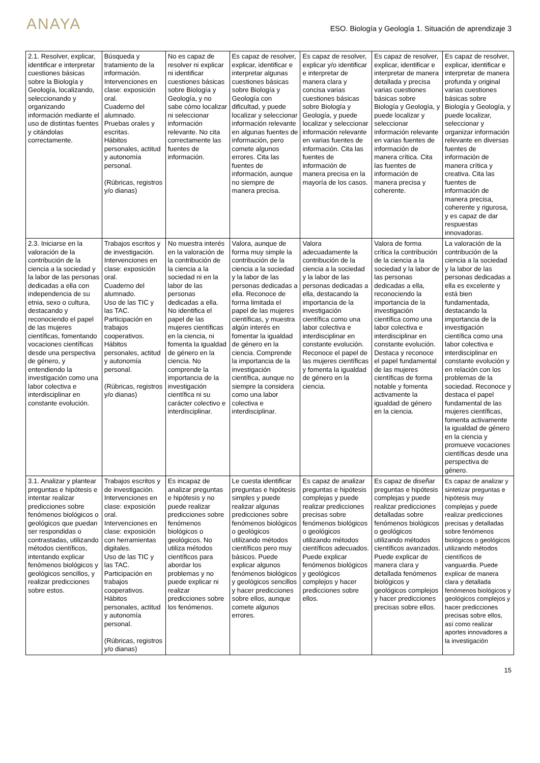ANAYA
ESO. Biología y Geología 1. Situación de aprendizaje 3
| 2.1. Resolver, explicar, identificar e interpretar cuestiones básicas sobre la Biología y Geología, localizando, seleccionando y organizando información mediante el uso de distintas fuentes y citándolas correctamente. | Búsqueda y tratamiento de la información. Intervenciones en clase: exposición oral. Cuaderno del alumnado. Pruebas orales y escritas. Hábitos personales, actitud y autonomía personal. (Rúbricas, registros y/o dianas) | No es capaz de resolver ni explicar ni identificar cuestiones básicas sobre Biología y Geología, y no sabe cómo localizar ni seleccionar información relevante. No cita correctamente las fuentes de información. | Es capaz de resolver, explicar, identificar e interpretar algunas cuestiones básicas sobre Biología y Geología con dificultad, y puede localizar y seleccionar información relevante en algunas fuentes de información, pero comete algunos errores. Cita las fuentes de información, aunque no siempre de manera precisa. | Es capaz de resolver, explicar y/o identificar e interpretar de manera clara y concisa varias cuestiones básicas sobre Biología y Geología, y puede localizar y seleccionar información relevante en varias fuentes de información. Cita las fuentes de información de manera precisa en la mayoría de los casos. | Es capaz de resolver, explicar, identificar e interpretar de manera detallada y precisa varias cuestiones básicas sobre Biología y Geología, y puede localizar y seleccionar información relevante en varias fuentes de información de manera crítica. Cita las fuentes de información de manera precisa y coherente. | Es capaz de resolver, explicar, identificar e interpretar de manera profunda y original varias cuestiones básicas sobre Biología y Geología, y puede localizar, seleccionar y organizar información relevante en diversas fuentes de información de manera crítica y creativa. Cita las fuentes de información de manera precisa, coherente y rigurosa, y es capaz de dar respuestas innovadoras. |
| 2.3. Iniciarse en la valoración de la contribución de la ciencia a la sociedad y la labor de las personas dedicadas a ella con independencia de su etnia, sexo o cultura, destacando y reconociendo el papel de las mujeres científicas, fomentando vocaciones científicas desde una perspectiva de género, y entendiendo la investigación como una labor colectiva e interdisciplinar en constante evolución. | Trabajos escritos y de investigación. Intervenciones en clase: exposición oral. Cuaderno del alumnado. Uso de las TIC y las TAC. Participación en trabajos cooperativos. Hábitos personales, actitud y autonomía personal. (Rúbricas, registros y/o dianas) | No muestra interés en la valoración de la contribución de la ciencia a la sociedad ni en la labor de las personas dedicadas a ella. No identifica el papel de las mujeres científicas en la ciencia, ni fomenta la igualdad de género en la ciencia. No comprende la importancia de la investigación científica ni su carácter colectivo e interdisciplinar. | Valora, aunque de forma muy simple la contribución de la ciencia a la sociedad y la labor de las personas dedicadas a ella. Reconoce de forma limitada el papel de las mujeres científicas, y muestra algún interés en fomentar la igualdad de género en la ciencia. Comprende la importancia de la investigación científica, aunque no siempre la considera como una labor colectiva e interdisciplinar. | Valora adecuadamente la contribución de la ciencia a la sociedad y la labor de las personas dedicadas a ella, destacando la importancia de la investigación científica como una labor colectiva e interdisciplinar en constante evolución. Reconoce el papel de las mujeres científicas y fomenta la igualdad de género en la ciencia. | Valora de forma crítica la contribución de la ciencia a la sociedad y la labor de las personas dedicadas a ella, reconociendo la importancia de la investigación científica como una labor colectiva e interdisciplinar en constante evolución. Destaca y reconoce el papel fundamental de las mujeres científicas de forma notable y fomenta activamente la igualdad de género en la ciencia. | La valoración de la contribución de la ciencia a la sociedad y la labor de las personas dedicadas a ella es excelente y está bien fundamentada, destacando la importancia de la investigación científica como una labor colectiva e interdisciplinar en constante evolución y en relación con los problemas de la sociedad. Reconoce y destaca el papel fundamental de las mujeres científicas, fomenta activamente la igualdad de género en la ciencia y promueve vocaciones científicas desde una perspectiva de género. |
| 3.1. Analizar y plantear preguntas e hipótesis e intentar realizar predicciones sobre fenómenos biológicos o geológicos que puedan ser respondidas o contrastadas, utilizando métodos científicos, intentando explicar fenómenos biológicos y geológicos sencillos, y realizar predicciones sobre estos. | Trabajos escritos y de investigación. Intervenciones en clase: exposición oral. Intervenciones en clase: exposición con herramientas digitales. Uso de las TIC y las TAC. Participación en trabajos cooperativos. Hábitos personales, actitud y autonomía personal. (Rúbricas, registros y/o dianas) | Es incapaz de analizar preguntas e hipótesis y no puede realizar predicciones sobre fenómenos biológicos o geológicos. No utiliza métodos científicos para abordar los problemas y no puede explicar ni realizar predicciones sobre los fenómenos. | Le cuesta identificar preguntas e hipótesis simples y puede realizar algunas predicciones sobre fenómenos biológicos o geológicos utilizando métodos científicos pero muy básicos. Puede explicar algunos fenómenos biológicos y geológicos sencillos y hacer predicciones sobre ellos, aunque comete algunos errores. | Es capaz de analizar preguntas e hipótesis complejas y puede realizar predicciones precisas sobre fenómenos biológicos o geológicos utilizando métodos científicos adecuados. Puede explicar fenómenos biológicos y geológicos complejos y hacer predicciones sobre ellos. | Es capaz de diseñar preguntas e hipótesis complejas y puede realizar predicciones detalladas sobre fenómenos biológicos o geológicos utilizando métodos científicos avanzados. Puede explicar de manera clara y detallada fenómenos biológicos y geológicos complejos y hacer predicciones precisas sobre ellos. | Es capaz de analizar y sintetizar preguntas e hipótesis muy complejas y puede realizar predicciones precisas y detalladas sobre fenómenos biológicos o geológicos utilizando métodos científicos de vanguardia. Puede explicar de manera clara y detallada fenómenos biológicos y geológicos complejos y hacer predicciones precisas sobre ellos, así como realizar aportes innovadores a la investigación |
15